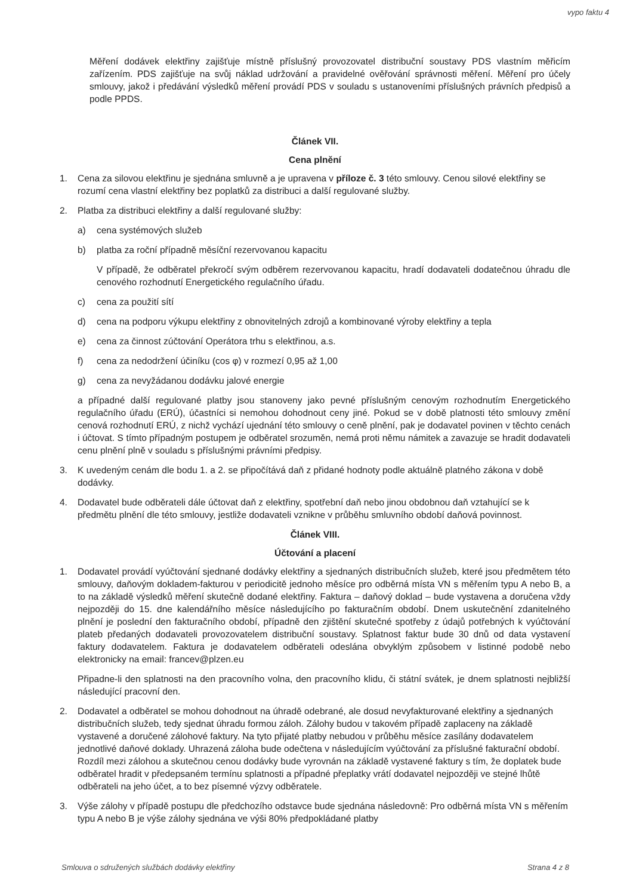vypo faktu 4
Měření dodávek elektřiny zajišťuje místně příslušný provozovatel distribuční soustavy PDS vlastním měřicím zařízením. PDS zajišťuje na svůj náklad udržování a pravidelné ověřování správnosti měření. Měření pro účely smlouvy, jakož i předávání výsledků měření provádí PDS v souladu s ustanoveními příslušných právních předpisů a podle PPDS.
Článek VII.
Cena plnění
1. Cena za silovou elektřinu je sjednána smluvně a je upravena v příloze č. 3 této smlouvy. Cenou silové elektřiny se rozumí cena vlastní elektřiny bez poplatků za distribuci a další regulované služby.
2. Platba za distribuci elektřiny a další regulované služby:
a) cena systémových služeb
b) platba za roční případně měsíční rezervovanou kapacitu
V případě, že odběratel překročí svým odběrem rezervovanou kapacitu, hradí dodavateli dodatečnou úhradu dle cenového rozhodnutí Energetického regulačního úřadu.
c) cena za použití sítí
d) cena na podporu výkupu elektřiny z obnovitelných zdrojů a kombinované výroby elektřiny a tepla
e) cena za činnost zúčtování Operátora trhu s elektřinou, a.s.
f) cena za nedodržení účiníku (cos φ) v rozmezí 0,95 až 1,00
g) cena za nevyžádanou dodávku jalové energie
a případné další regulované platby jsou stanoveny jako pevné příslušným cenovým rozhodnutím Energetického regulačního úřadu (ERÚ), účastníci si nemohou dohodnout ceny jiné. Pokud se v době platnosti této smlouvy změní cenová rozhodnutí ERÚ, z nichž vychází ujednání této smlouvy o ceně plnění, pak je dodavatel povinen v těchto cenách i účtovat. S tímto případným postupem je odběratel srozuměn, nemá proti němu námitek a zavazuje se hradit dodavateli cenu plnění plně v souladu s příslušnými právními předpisy.
3. K uvedeným cenám dle bodu 1. a 2. se připočítává daň z přidané hodnoty podle aktuálně platného zákona v době dodávky.
4. Dodavatel bude odběrateli dále účtovat daň z elektřiny, spotřební daň nebo jinou obdobnou daň vztahující se k předmětu plnění dle této smlouvy, jestliže dodavateli vznikne v průběhu smluvního období daňová povinnost.
Článek VIII.
Účtování a placení
1. Dodavatel provádí vyúčtování sjednané dodávky elektřiny a sjednaných distribučních služeb, které jsou předmětem této smlouvy, daňovým dokladem-fakturou v periodicitě jednoho měsíce pro odběrná místa VN s měřením typu A nebo B, a to na základě výsledků měření skutečně dodané elektřiny. Faktura – daňový doklad – bude vystavena a doručena vždy nejpozději do 15. dne kalendářního měsíce následujícího po fakturačním období. Dnem uskutečnění zdanitelného plnění je poslední den fakturačního období, případně den zjištění skutečné spotřeby z údajů potřebných k vyúčtování plateb předaných dodavateli provozovatelem distribuční soustavy. Splatnost faktur bude 30 dnů od data vystavení faktury dodavatelem. Faktura je dodavatelem odběrateli odeslána obvyklým způsobem v listinné podobě nebo elektronicky na email: francev@plzen.eu
Připadne-li den splatnosti na den pracovního volna, den pracovního klidu, či státní svátek, je dnem splatnosti nejbližší následující pracovní den.
2. Dodavatel a odběratel se mohou dohodnout na úhradě odebrané, ale dosud nevyfakturované elektřiny a sjednaných distribučních služeb, tedy sjednat úhradu formou záloh. Zálohy budou v takovém případě zaplaceny na základě vystavené a doručené zálohové faktury. Na tyto přijaté platby nebudou v průběhu měsíce zasílány dodavatelem jednotlivé daňové doklady. Uhrazená záloha bude odečtena v následujícím vyúčtování za příslušné fakturační období. Rozdíl mezi zálohou a skutečnou cenou dodávky bude vyrovnán na základě vystavené faktury s tím, že doplatek bude odběratel hradit v předepsaném termínu splatnosti a případné přeplatky vrátí dodavatel nejpozději ve stejné lhůtě odběrateli na jeho účet, a to bez písemné výzvy odběratele.
3. Výše zálohy v případě postupu dle předchozího odstavce bude sjednána následovně: Pro odběrná místa VN s měřením typu A nebo B je výše zálohy sjednána ve výši 80% předpokládané platby
Smlouva o sdružených službách dodávky elektřiny Strana 4 z 8